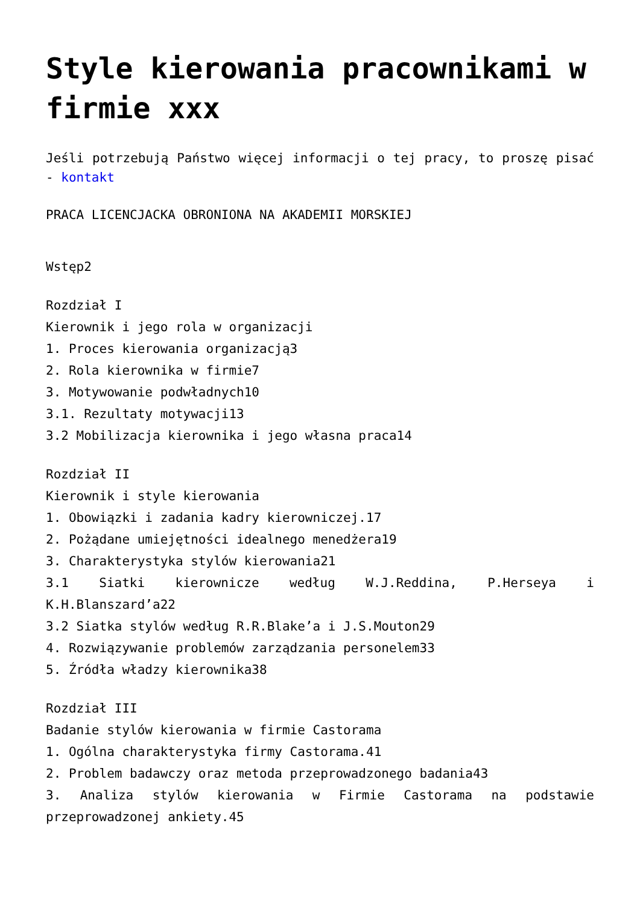Style kierowania pracownikami w firmie xxx
Jeśli potrzebują Państwo więcej informacji o tej pracy, to proszę pisać - kontakt
PRACA LICENCJACKA OBRONIONA NA AKADEMII MORSKIEJ
Wstęp2
Rozdział I
Kierownik i jego rola w organizacji
1. Proces kierowania organizacją3
2. Rola kierownika w firmie7
3. Motywowanie podwładnych10
3.1. Rezultaty motywacji13
3.2 Mobilizacja kierownika i jego własna praca14
Rozdział II
Kierownik i style kierowania
1. Obowiązki i zadania kadry kierowniczej.17
2. Pożądane umiejętności idealnego menedżera19
3. Charakterystyka stylów kierowania21
3.1 Siatki kierownicze według W.J.Reddina, P.Herseya i K.H.Blanszard’a22
3.2 Siatka stylów według R.R.Blake’a i J.S.Mouton29
4. Rozwiązywanie problemów zarządzania personelem33
5. Źródła władzy kierownika38
Rozdział III
Badanie stylów kierowania w firmie Castorama
1. Ogólna charakterystyka firmy Castorama.41
2. Problem badawczy oraz metoda przeprowadzonego badania43
3. Analiza stylów kierowania w Firmie Castorama na podstawie przeprowadzonej ankiety.45